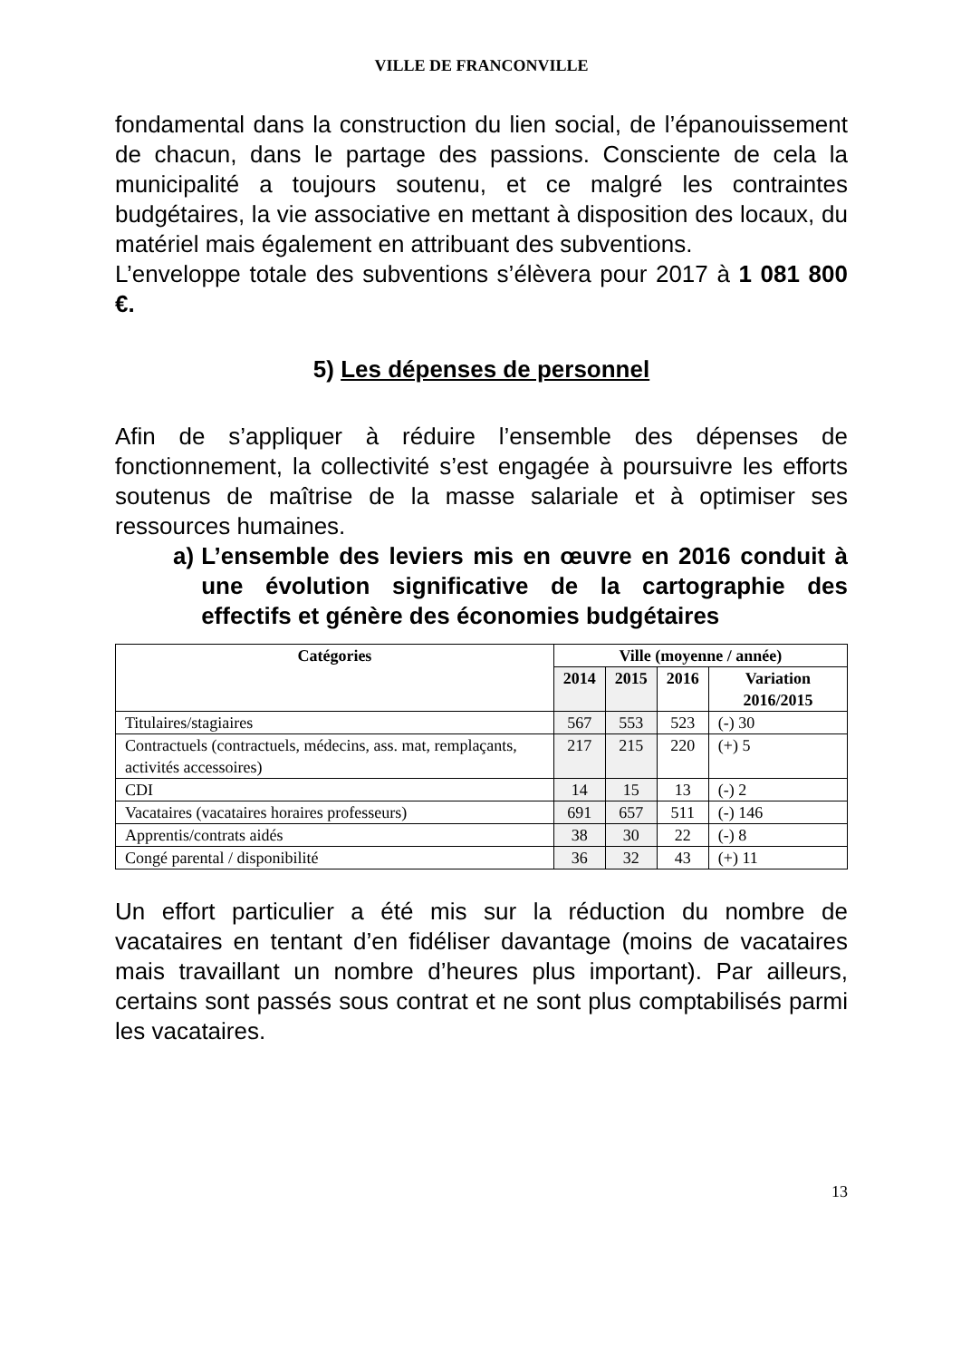VILLE DE FRANCONVILLE
fondamental dans la construction du lien social, de l’épanouissement de chacun, dans le partage des passions. Consciente de cela la municipalité a toujours soutenu, et ce malgré les contraintes budgétaires, la vie associative en mettant à disposition des locaux, du matériel mais également en attribuant des subventions.
L’enveloppe totale des subventions s’élèvera pour 2017 à 1 081 800 €.
5) Les dépenses de personnel
Afin de s’appliquer à réduire l’ensemble des dépenses de fonctionnement, la collectivité s’est engagée à poursuivre les efforts soutenus de maîtrise de la masse salariale et à optimiser ses ressources humaines.
a) L’ensemble des leviers mis en œuvre en 2016 conduit à une évolution significative de la cartographie des effectifs et génère des économies budgétaires
| Catégories | Ville (moyenne / année) | | | |
| --- | --- | --- | --- | --- |
| | 2014 | 2015 | 2016 | Variation 2016/2015 |
| Titulaires/stagiaires | 567 | 553 | 523 | (-) 30 |
| Contractuels (contractuels, médecins, ass. mat, remplaçants, activités accessoires) | 217 | 215 | 220 | (+) 5 |
| CDI | 14 | 15 | 13 | (-) 2 |
| Vacataires (vacataires horaires professeurs) | 691 | 657 | 511 | (-) 146 |
| Apprentis/contrats aidés | 38 | 30 | 22 | (-) 8 |
| Congé parental / disponibilité | 36 | 32 | 43 | (+) 11 |
Un effort particulier a été mis sur la réduction du nombre de vacataires en tentant d’en fidéliser davantage (moins de vacataires mais travaillant un nombre d’heures plus important). Par ailleurs, certains sont passés sous contrat et ne sont plus comptabilisés parmi les vacataires.
13